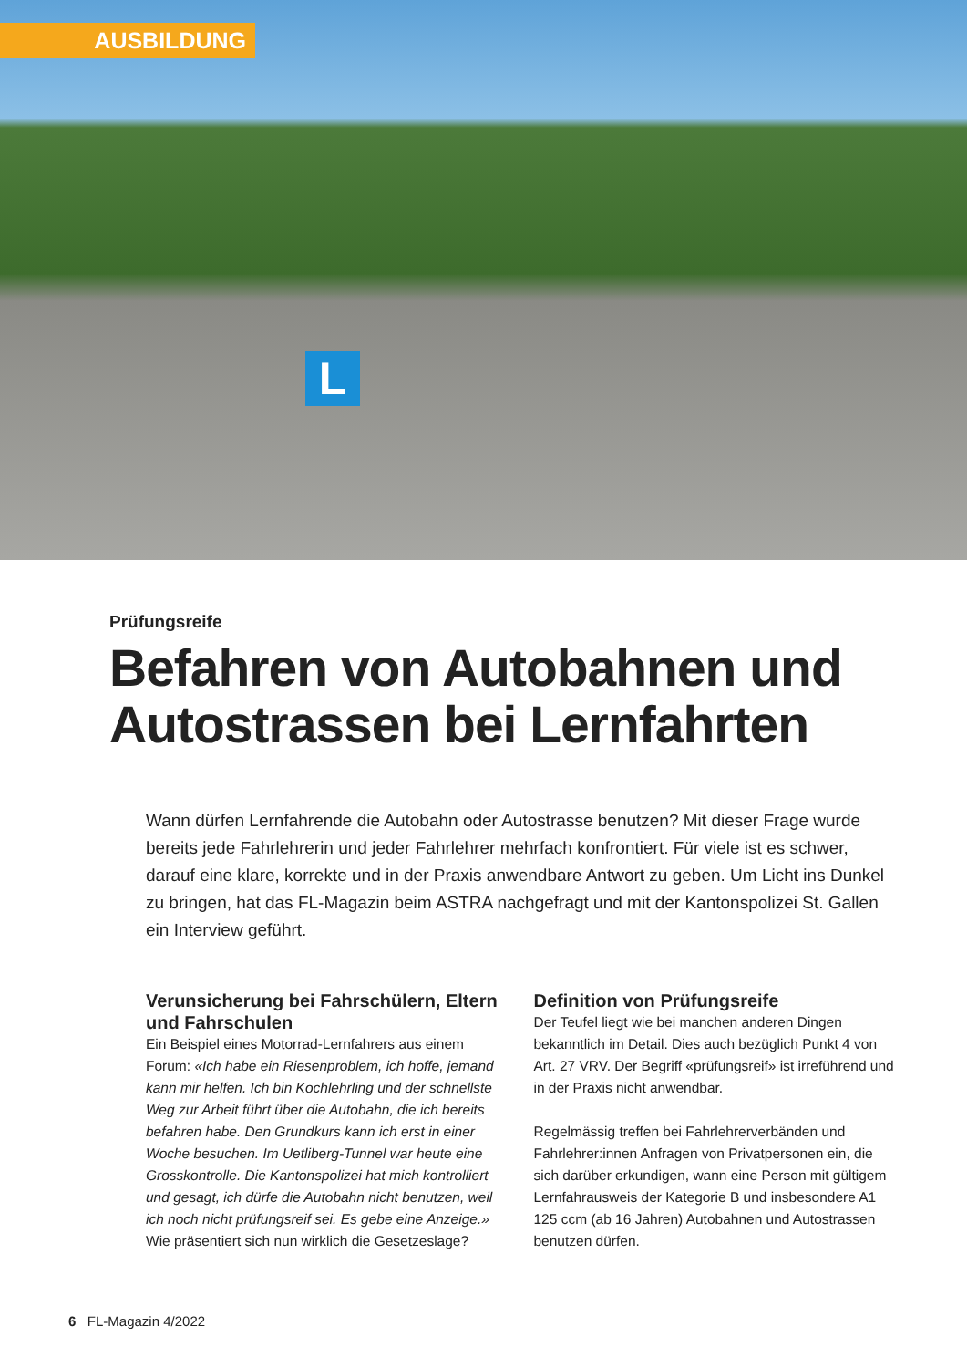AUSBILDUNG
L
Prüfungsreife
Befahren von Autobahnen und
Autostrassen bei Lernfahrten
Wann dürfen Lernfahrende die Autobahn oder Autostrasse benutzen? Mit dieser Frage wurde bereits jede Fahrlehrerin und jeder Fahrlehrer mehrfach konfrontiert. Für viele ist es schwer, darauf eine klare, korrekte und in der Praxis anwendbare Antwort zu geben. Um Licht ins Dunkel zu bringen, hat das FL-Magazin beim ASTRA nachgefragt und mit der Kantonspolizei St. Gallen ein Interview geführt.
Verunsicherung bei Fahrschülern, Eltern und Fahrschulen
Ein Beispiel eines Motorrad-Lernfahrers aus einem Forum: «Ich habe ein Riesenproblem, ich hoffe, jemand kann mir helfen. Ich bin Kochlehrling und der schnellste Weg zur Arbeit führt über die Autobahn, die ich bereits befahren habe. Den Grundkurs kann ich erst in einer Woche besuchen. Im Uetliberg-Tunnel war heute eine Grosskontrolle. Die Kantonspolizei hat mich kontrolliert und gesagt, ich dürfe die Autobahn nicht benutzen, weil ich noch nicht prüfungsreif sei. Es gebe eine Anzeige.» Wie präsentiert sich nun wirklich die Gesetzeslage?
Definition von Prüfungsreife
Der Teufel liegt wie bei manchen anderen Dingen bekanntlich im Detail. Dies auch bezüglich Punkt 4 von Art. 27 VRV. Der Begriff «prüfungsreif» ist irreführend und in der Praxis nicht anwendbar.
Regelmässig treffen bei Fahrlehrerverbänden und Fahrlehrer:innen Anfragen von Privatpersonen ein, die sich darüber erkundigen, wann eine Person mit gültigem Lernfahrausweis der Kategorie B und insbesondere A1 125 ccm (ab 16 Jahren) Autobahnen und Autostrassen benutzen dürfen.
6 FL-Magazin 4/2022